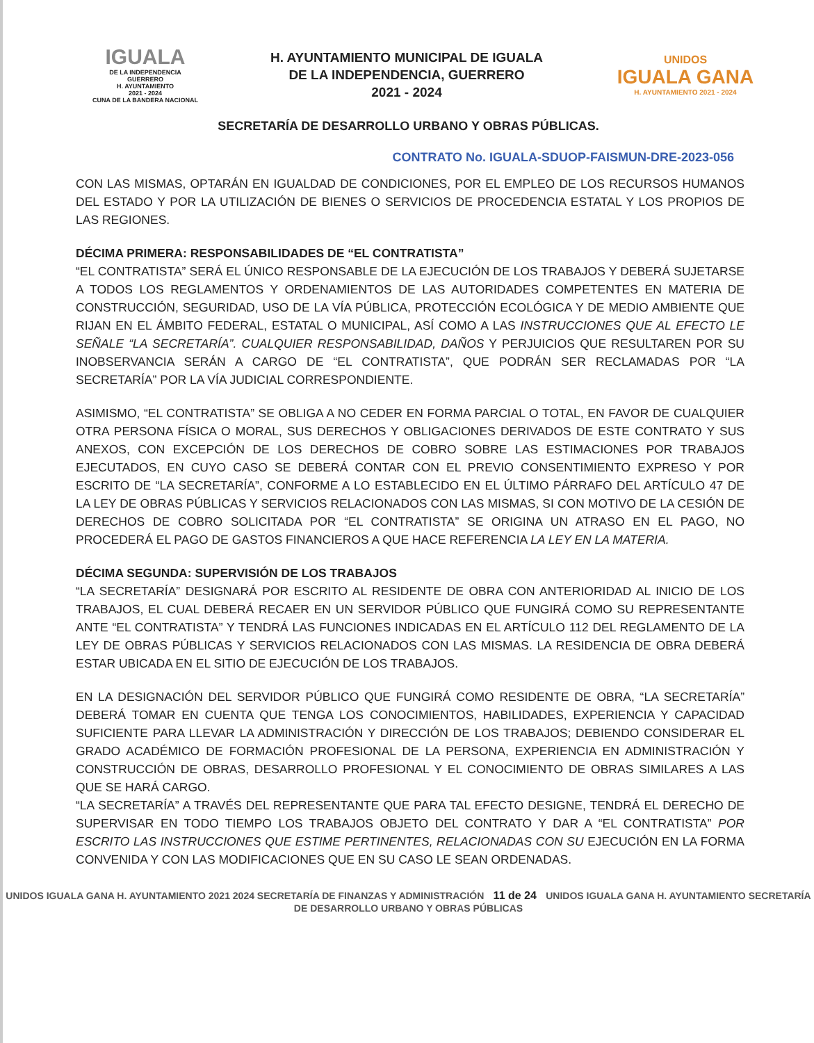IGUALA
DE LA INDEPENDENCIA
GUERRERO
H. AYUNTAMIENTO
2021 - 2024
CUNA DE LA BANDERA NACIONAL
H. AYUNTAMIENTO MUNICIPAL DE IGUALA
DE LA INDEPENDENCIA, GUERRERO
2021 - 2024
UNIDOS
IGUALA GANA
H. AYUNTAMIENTO 2021 - 2024
SECRETARÍA DE DESARROLLO URBANO Y OBRAS PÚBLICAS.
CONTRATO No. IGUALA-SDUOP-FAISMUN-DRE-2023-056
CON LAS MISMAS, OPTARÁN EN IGUALDAD DE CONDICIONES, POR EL EMPLEO DE LOS RECURSOS HUMANOS DEL ESTADO Y POR LA UTILIZACIÓN DE BIENES O SERVICIOS DE PROCEDENCIA ESTATAL Y LOS PROPIOS DE LAS REGIONES.
DÉCIMA PRIMERA: RESPONSABILIDADES DE “EL CONTRATISTA”
“EL CONTRATISTA” SERÁ EL ÚNICO RESPONSABLE DE LA EJECUCIÓN DE LOS TRABAJOS Y DEBERÁ SUJETARSE A TODOS LOS REGLAMENTOS Y ORDENAMIENTOS DE LAS AUTORIDADES COMPETENTES EN MATERIA DE CONSTRUCCIÓN, SEGURIDAD, USO DE LA VÍA PÚBLICA, PROTECCIÓN ECOLÓGICA Y DE MEDIO AMBIENTE QUE RIJAN EN EL ÁMBITO FEDERAL, ESTATAL O MUNICIPAL, ASÍ COMO A LAS INSTRUCCIONES QUE AL EFECTO LE SEÑALE “LA SECRETARÍA”. CUALQUIER RESPONSABILIDAD, DAÑOS Y PERJUICIOS QUE RESULTAREN POR SU INOBSERVANCIA SERÁN A CARGO DE “EL CONTRATISTA”, QUE PODRÁN SER RECLAMADAS POR “LA SECRETARÍA” POR LA VÍA JUDICIAL CORRESPONDIENTE.
ASIMISMO, “EL CONTRATISTA” SE OBLIGA A NO CEDER EN FORMA PARCIAL O TOTAL, EN FAVOR DE CUALQUIER OTRA PERSONA FÍSICA O MORAL, SUS DERECHOS Y OBLIGACIONES DERIVADOS DE ESTE CONTRATO Y SUS ANEXOS, CON EXCEPCIÓN DE LOS DERECHOS DE COBRO SOBRE LAS ESTIMACIONES POR TRABAJOS EJECUTADOS, EN CUYO CASO SE DEBERÁ CONTAR CON EL PREVIO CONSENTIMIENTO EXPRESO Y POR ESCRITO DE “LA SECRETARÍA”, CONFORME A LO ESTABLECIDO EN EL ÚLTIMO PÁRRAFO DEL ARTÍCULO 47 DE LA LEY DE OBRAS PÚBLICAS Y SERVICIOS RELACIONADOS CON LAS MISMAS, SI CON MOTIVO DE LA CESIÓN DE DERECHOS DE COBRO SOLICITADA POR “EL CONTRATISTA” SE ORIGINA UN ATRASO EN EL PAGO, NO PROCEDERÁ EL PAGO DE GASTOS FINANCIEROS A QUE HACE REFERENCIA LA LEY EN LA MATERIA.
DÉCIMA SEGUNDA: SUPERVISIÓN DE LOS TRABAJOS
“LA SECRETARÍA” DESIGNARÁ POR ESCRITO AL RESIDENTE DE OBRA CON ANTERIORIDAD AL INICIO DE LOS TRABAJOS, EL CUAL DEBERÁ RECAER EN UN SERVIDOR PÚBLICO QUE FUNGIRÁ COMO SU REPRESENTANTE ANTE “EL CONTRATISTA” Y TENDRÁ LAS FUNCIONES INDICADAS EN EL ARTÍCULO 112 DEL REGLAMENTO DE LA LEY DE OBRAS PÚBLICAS Y SERVICIOS RELACIONADOS CON LAS MISMAS. LA RESIDENCIA DE OBRA DEBERÁ ESTAR UBICADA EN EL SITIO DE EJECUCIÓN DE LOS TRABAJOS.
EN LA DESIGNACIÓN DEL SERVIDOR PÚBLICO QUE FUNGIRÁ COMO RESIDENTE DE OBRA, “LA SECRETARÍA” DEBERÁ TOMAR EN CUENTA QUE TENGA LOS CONOCIMIENTOS, HABILIDADES, EXPERIENCIA Y CAPACIDAD SUFICIENTE PARA LLEVAR LA ADMINISTRACIÓN Y DIRECCIÓN DE LOS TRABAJOS; DEBIENDO CONSIDERAR EL GRADO ACADÉMICO DE FORMACIÓN PROFESIONAL DE LA PERSONA, EXPERIENCIA EN ADMINISTRACIÓN Y CONSTRUCCIÓN DE OBRAS, DESARROLLO PROFESIONAL Y EL CONOCIMIENTO DE OBRAS SIMILARES A LAS QUE SE HARÁ CARGO.
“LA SECRETARÍA” A TRAVÉS DEL REPRESENTANTE QUE PARA TAL EFECTO DESIGNE, TENDRÁ EL DERECHO DE SUPERVISAR EN TODO TIEMPO LOS TRABAJOS OBJETO DEL CONTRATO Y DAR A “EL CONTRATISTA” POR ESCRITO LAS INSTRUCCIONES QUE ESTIME PERTINENTES, RELACIONADAS CON SU EJECUCIÓN EN LA FORMA CONVENIDA Y CON LAS MODIFICACIONES QUE EN SU CASO LE SEAN ORDENADAS.
UNIDOS IGUALA GANA H. AYUNTAMIENTO 2021 2024 SECRETARÍA DE FINANZAS Y ADMINISTRACIÓN 11 de 24 UNIDOS IGUALA GANA H. AYUNTAMIENTO SECRETARÍA DE DESARROLLO URBANO Y OBRAS PÚBLICAS